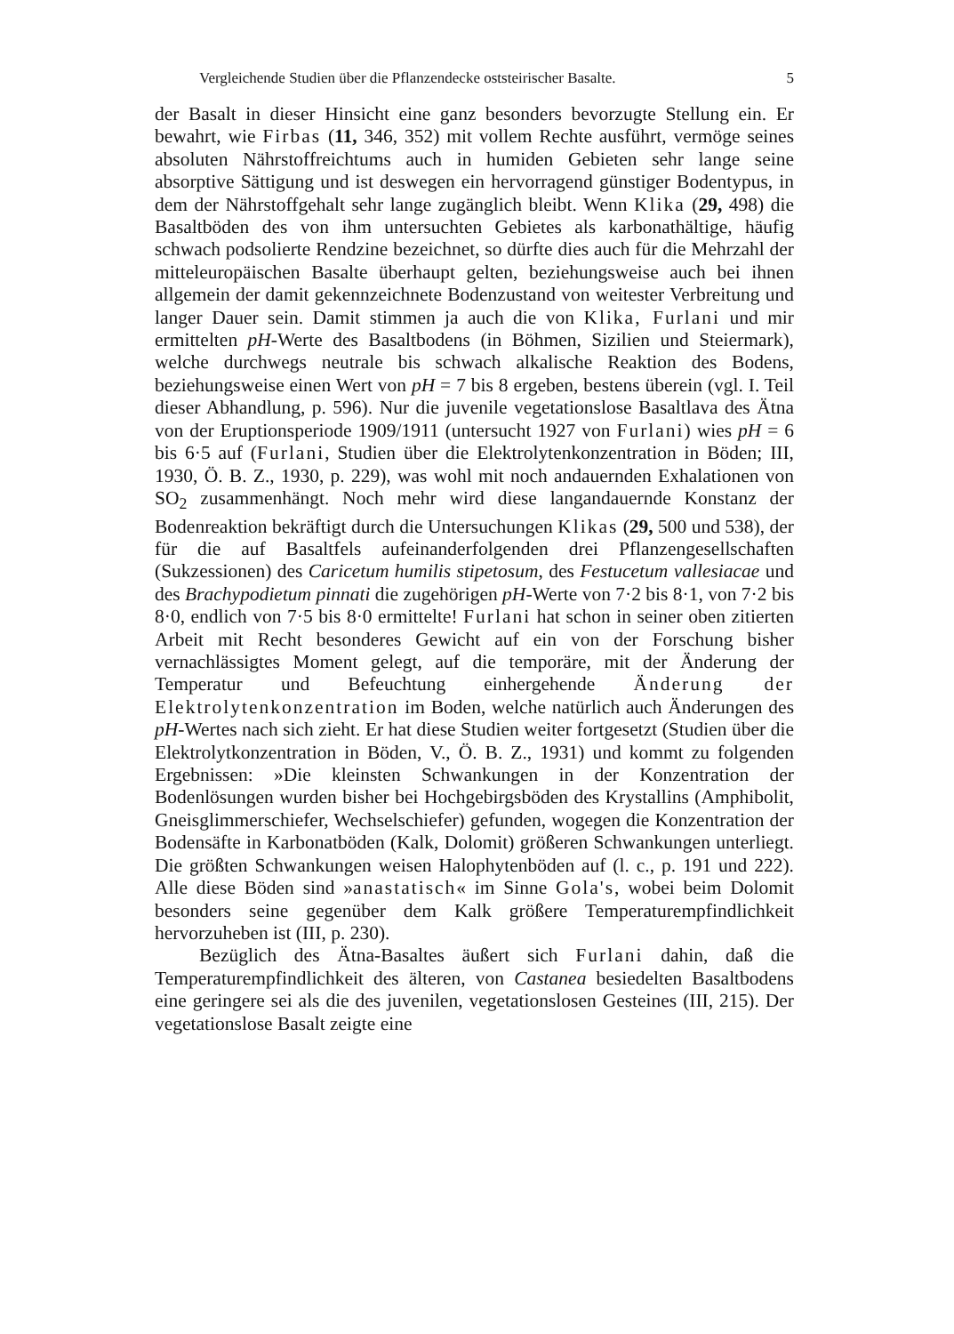Vergleichende Studien über die Pflanzendecke oststeirischer Basalte. 5
der Basalt in dieser Hinsicht eine ganz besonders bevorzugte Stellung ein. Er bewahrt, wie Firbas (11, 346, 352) mit vollem Rechte ausführt, vermöge seines absoluten Nährstoffreichtums auch in humiden Gebieten sehr lange seine absorptive Sättigung und ist deswegen ein hervorragend günstiger Bodentypus, in dem der Nährstoffgehalt sehr lange zugänglich bleibt. Wenn Klika (29, 498) die Basaltböden des von ihm untersuchten Gebietes als karbonathältige, häufig schwach podsolierte Rendzine bezeichnet, so dürfte dies auch für die Mehrzahl der mitteleuropäischen Basalte überhaupt gelten, beziehungsweise auch bei ihnen allgemein der damit gekennzeichnete Bodenzustand von weitester Verbreitung und langer Dauer sein. Damit stimmen ja auch die von Klika, Furlani und mir ermittelten pH-Werte des Basaltbodens (in Böhmen, Sizilien und Steiermark), welche durchwegs neutrale bis schwach alkalische Reaktion des Bodens, beziehungsweise einen Wert von pH = 7 bis 8 ergeben, bestens überein (vgl. I. Teil dieser Abhandlung, p. 596). Nur die juvenile vegetationslose Basaltlava des Ätna von der Eruptionsperiode 1909/1911 (untersucht 1927 von Furlani) wies pH = 6 bis 6·5 auf (Furlani, Studien über die Elektrolytenkonzentration in Böden; III, 1930, Ö. B. Z., 1930, p. 229), was wohl mit noch andauernden Exhalationen von SO<sub>2</sub> zusammenhängt. Noch mehr wird diese langandauernde Konstanz der Bodenreaktion bekräftigt durch die Untersuchungen Klikas (29, 500 und 538), der für die auf Basaltfels aufeinanderfolgenden drei Pflanzengesellschaften (Sukzessionen) des Caricetum humilis stipetosum, des Festucetum vallesiacae und des Brachypodietum pinnati die zugehörigen pH-Werte von 7·2 bis 8·1, von 7·2 bis 8·0, endlich von 7·5 bis 8·0 ermittelte! Furlani hat schon in seiner oben zitierten Arbeit mit Recht besonderes Gewicht auf ein von der Forschung bisher vernachlässigtes Moment gelegt, auf die temporäre, mit der Änderung der Temperatur und Befeuchtung einhergehende Änderung der Elektrolytenkonzentration im Boden, welche natürlich auch Änderungen des pH-Wertes nach sich zieht. Er hat diese Studien weiter fortgesetzt (Studien über die Elektrolytkonzentration in Böden, V., Ö. B. Z., 1931) und kommt zu folgenden Ergebnissen: »Die kleinsten Schwankungen in der Konzentration der Bodenlösungen wurden bisher bei Hochgebirgsböden des Krystallins (Amphibolit, Gneisglimmerschiefer, Wechselschiefer) gefunden, wogegen die Konzentration der Bodensäfte in Karbonatböden (Kalk, Dolomit) größeren Schwankungen unterliegt. Die größten Schwankungen weisen Halophytenböden auf (l. c., p. 191 und 222). Alle diese Böden sind »anastatisch« im Sinne Gola's, wobei beim Dolomit besonders seine gegenüber dem Kalk größere Temperaturempfindlichkeit hervorzuheben ist (III, p. 230).
Bezüglich des Ätna-Basaltes äußert sich Furlani dahin, daß die Temperaturempfindlichkeit des älteren, von Castanea besiedelten Basaltbodens eine geringere sei als die des juvenilen, vegetationslosen Gesteines (III, 215). Der vegetationslose Basalt zeigte eine